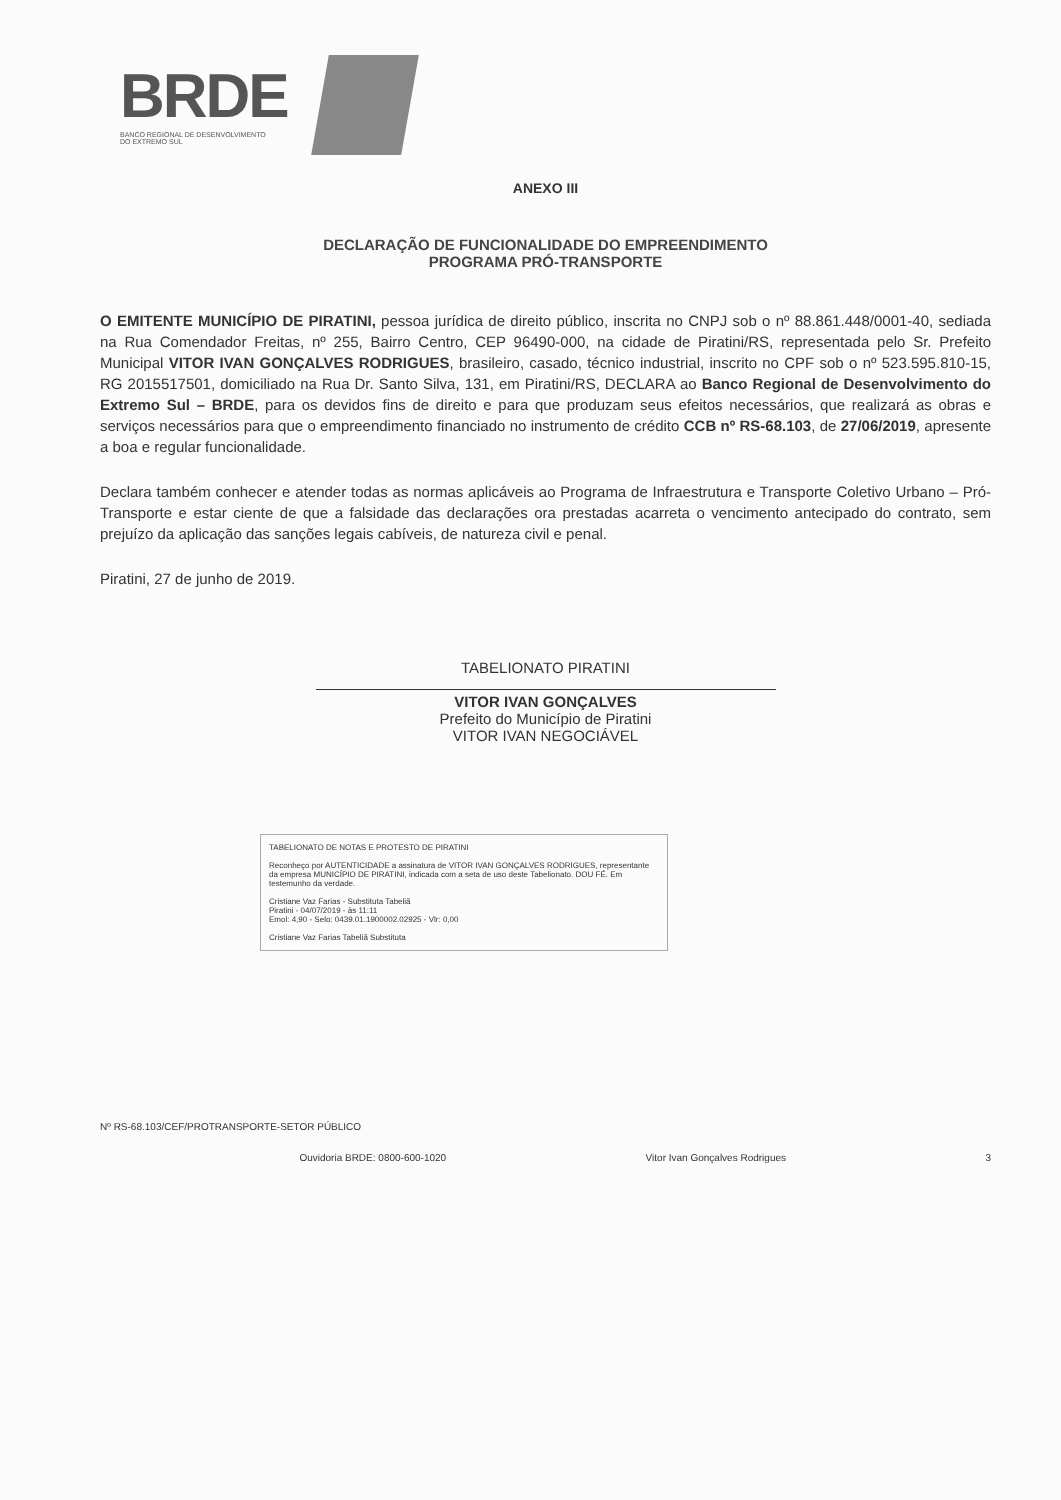BRDE
BANCO REGIONAL DE DESENVOLVIMENTO
DO EXTREMO SUL
ANEXO III
DECLARAÇÃO DE FUNCIONALIDADE DO EMPREENDIMENTO
PROGRAMA PRÓ-TRANSPORTE
O EMITENTE MUNICÍPIO DE PIRATINI, pessoa jurídica de direito público, inscrita no CNPJ sob o nº 88.861.448/0001-40, sediada na Rua Comendador Freitas, nº 255, Bairro Centro, CEP 96490-000, na cidade de Piratini/RS, representada pelo Sr. Prefeito Municipal VITOR IVAN GONÇALVES RODRIGUES, brasileiro, casado, técnico industrial, inscrito no CPF sob o nº 523.595.810-15, RG 2015517501, domiciliado na Rua Dr. Santo Silva, 131, em Piratini/RS, DECLARA ao Banco Regional de Desenvolvimento do Extremo Sul – BRDE, para os devidos fins de direito e para que produzam seus efeitos necessários, que realizará as obras e serviços necessários para que o empreendimento financiado no instrumento de crédito CCB nº RS-68.103, de 27/06/2019, apresente a boa e regular funcionalidade.
Declara também conhecer e atender todas as normas aplicáveis ao Programa de Infraestrutura e Transporte Coletivo Urbano – Pró-Transporte e estar ciente de que a falsidade das declarações ora prestadas acarreta o vencimento antecipado do contrato, sem prejuízo da aplicação das sanções legais cabíveis, de natureza civil e penal.
Piratini, 27 de junho de 2019.
TABELIONATO PIRATINI
VITOR IVAN GONÇALVES
Prefeito do Município de Piratini
VITOR IVAN NEGOCIÁVEL
TABELIONATO DE NOTAS E PROTESTO DE PIRATINI
Reconheço por AUTENTICIDADE a assinatura de VITOR IVAN GONÇALVES RODRIGUES, representante da empresa MUNICÍPIO DE PIRATINI, indicada com a seta de uso deste Tabelionato. DOU FÉ. Em testemunho da verdade.
Cristiane Vaz Farias - Substituta Tabeliã
Piratini - 04/07/2019 - às 11:11
Emol: 4,90 - Selo: 0439.01.1900002.02925 - Vlr: 0,00
Cristiane Vaz Farias Tabeliã Substituta
Nº RS-68.103/CEF/PROTRANSPORTE-SETOR PÚBLICO
Ouvidoria BRDE: 0800-600-1020 Vitor Ivan Gonçalves Rodrigues 3